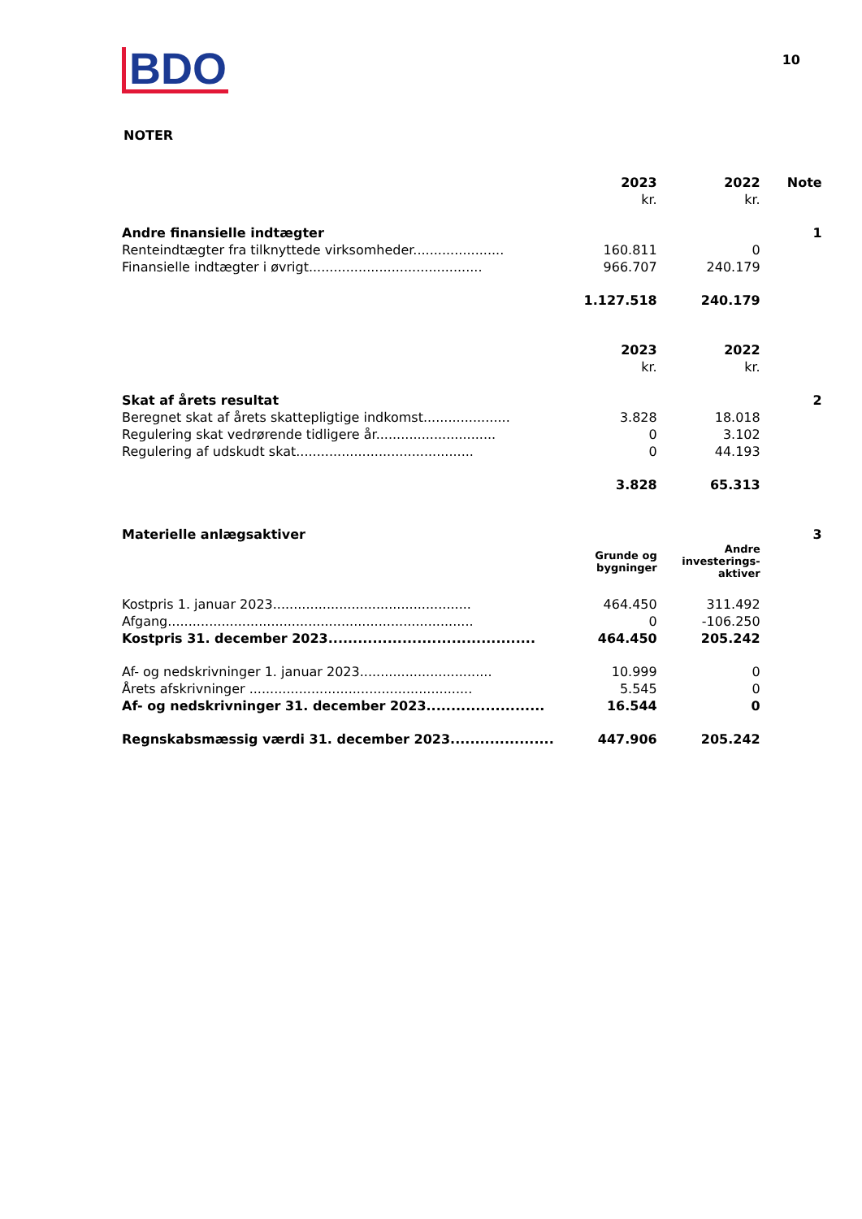BDO
10
NOTER
| | 2023 | 2022 | Note |
| | kr. | kr. | |
| Andre finansielle indtægter | | | 1 |
| Renteindtægter fra tilknyttede virksomheder...................... | 160.811 | 0 | |
| Finansielle indtægter i øvrigt.......................................... | 966.707 | 240.179 | |
| | 1.127.518 | 240.179 | |
| | 2023 | 2022 | |
| | kr. | kr. | |
| Skat af årets resultat | | | 2 |
| Beregnet skat af årets skattepligtige indkomst..................... | 3.828 | 18.018 | |
| Regulering skat vedrørende tidligere år............................. | 0 | 3.102 | |
| Regulering af udskudt skat........................................... | 0 | 44.193 | |
| | 3.828 | 65.313 | |
| Materielle anlægsaktiver | | | 3 |
| | Grunde og bygninger | Andre investerings-aktiver | |
| Kostpris 1. januar 2023................................................ | 464.450 | 311.492 | |
| Afgang.......................................................................... | 0 | -106.250 | |
| Kostpris 31. december 2023.......................................... | 464.450 | 205.242 | |
| Af- og nedskrivninger 1. januar 2023................................ | 10.999 | 0 | |
| Årets afskrivninger ...................................................... | 5.545 | 0 | |
| Af- og nedskrivninger 31. december 2023........................ | 16.544 | 0 | |
| Regnskabsmæssig værdi 31. december 2023..................... | 447.906 | 205.242 | |